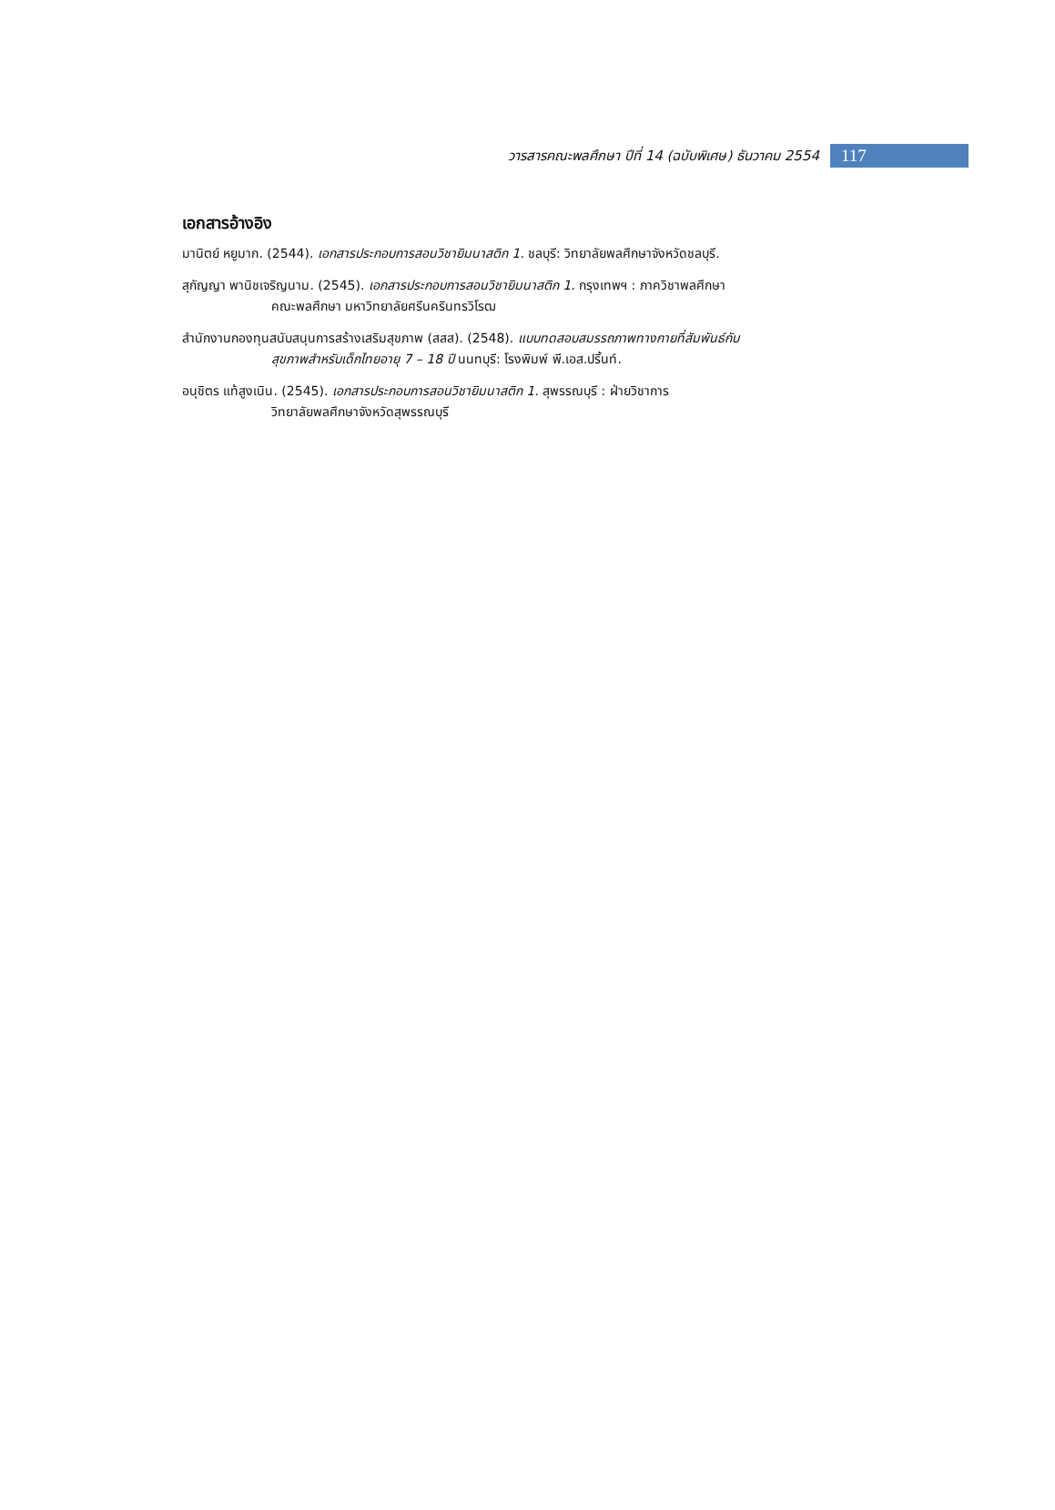วารสารคณะพลศึกษา ปีที่ 14 (ฉบับพิเศษ) ธันวาคม 2554 117
เอกสารอ้างอิง
มานิตย์ หยูมาก. (2544). เอกสารประกอบการสอนวิชายิมนาสติก 1. ชลบุรี: วิทยาลัยพลศึกษาจังหวัดชลบุรี.
สุกัญญา พานิชเจริญนาม. (2545). เอกสารประกอบการสอนวิชายิมนาสติก 1. กรุงเทพฯ : ภาควิชาพลศึกษา
คณะพลศึกษา มหาวิทยาลัยศรีนครินทรวิโรฒ
สำนักงานกองทุนสนับสนุนการสร้างเสริมสุขภาพ (สสส). (2548). แบบทดสอบสมรรถภาพทางกายที่สัมพันธ์กับ
สุขภาพสำหรับเด็กไทยอายุ 7 – 18 ปี นนทบุรี: โรงพิมพ์ พี.เอส.ปริ้นท์.
อนุชิตร แท้สูงเนิน. (2545). เอกสารประกอบการสอนวิชายิมนาสติก 1. สุพรรณบุรี : ฝ่ายวิชาการ
วิทยาลัยพลศึกษาจังหวัดสุพรรณบุรี